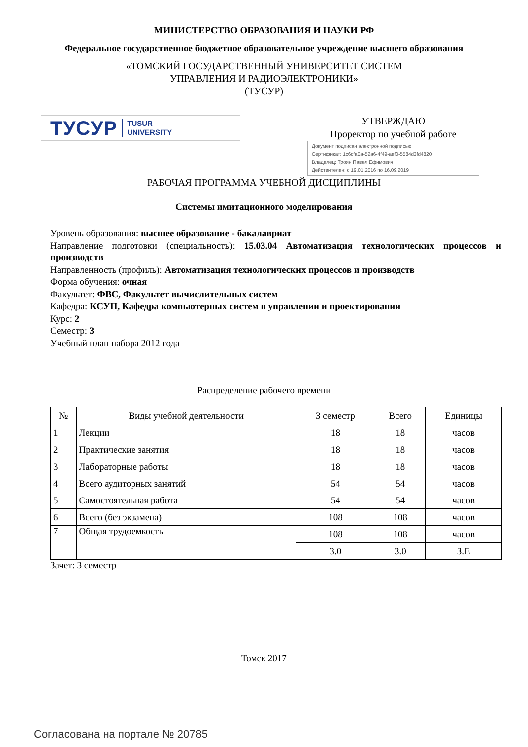МИНИСТЕРСТВО ОБРАЗОВАНИЯ И НАУКИ РФ
Федеральное государственное бюджетное образовательное учреждение высшего образования
«ТОМСКИЙ ГОСУДАРСТВЕННЫЙ УНИВЕРСИТЕТ СИСТЕМ
УПРАВЛЕНИЯ И РАДИОЭЛЕКТРОНИКИ»
(ТУСУР)
ТУСУР TUSUR
UNIVERSITY
УТВЕРЖДАЮ
Проректор по учебной работе
Документ подписан электронной подписью
Сертификат: 1c6cfa0a-52a6-4f49-aef0-5584d3fd4820
Владелец: Троян Павел Ефимович
Действителен: с 19.01.2016 по 16.09.2019
РАБОЧАЯ ПРОГРАММА УЧЕБНОЙ ДИСЦИПЛИНЫ
Системы имитационного моделирования
Уровень образования: высшее образование - бакалавриат
Направление подготовки (специальность): 15.03.04 Автоматизация технологических процессов и производств
Направленность (профиль): Автоматизация технологических процессов и производств
Форма обучения: очная
Факультет: ФВС, Факультет вычислительных систем
Кафедра: КСУП, Кафедра компьютерных систем в управлении и проектировании
Курс: 2
Семестр: 3
Учебный план набора 2012 года
Распределение рабочего времени
| № | Виды учебной деятельности | 3 семестр | Всего | Единицы |
| --- | --- | --- | --- | --- |
| 1 | Лекции | 18 | 18 | часов |
| 2 | Практические занятия | 18 | 18 | часов |
| 3 | Лабораторные работы | 18 | 18 | часов |
| 4 | Всего аудиторных занятий | 54 | 54 | часов |
| 5 | Самостоятельная работа | 54 | 54 | часов |
| 6 | Всего (без экзамена) | 108 | 108 | часов |
| 7 | Общая трудоемкость | 108 | 108 | часов |
| | | 3.0 | 3.0 | З.Е |
Зачет: 3 семестр
Томск 2017
Согласована на портале № 20785